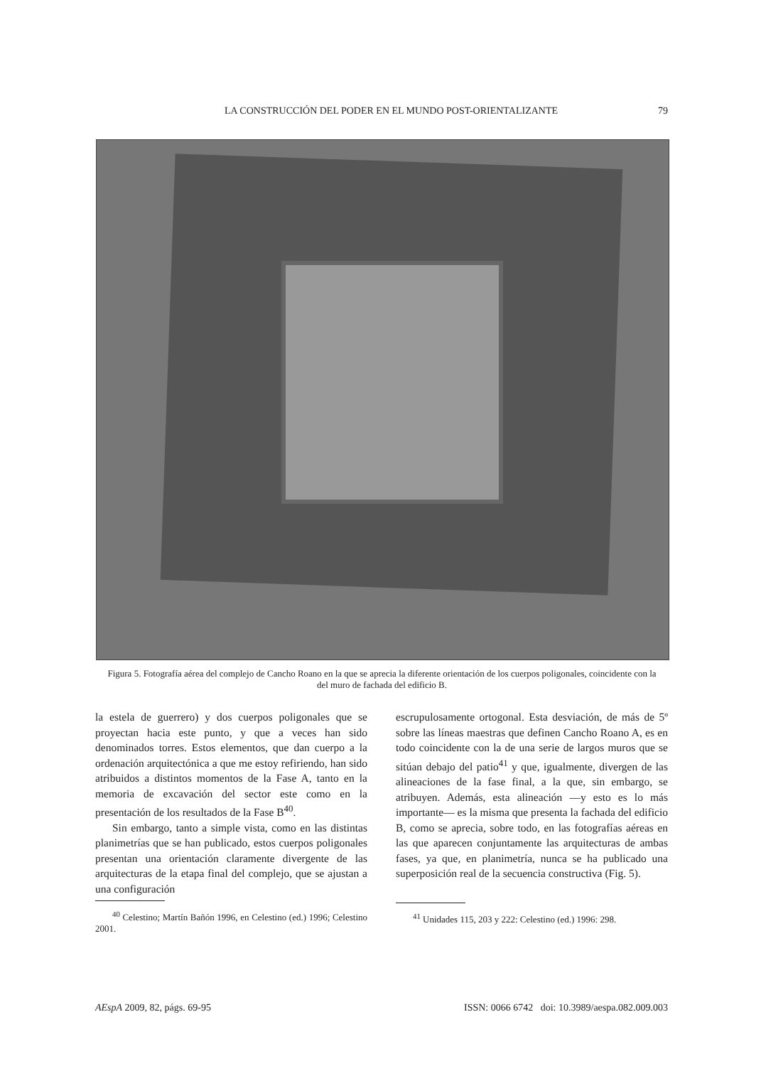LA CONSTRUCCIÓN DEL PODER EN EL MUNDO POST-ORIENTALIZANTE 79
Figura 5. Fotografía aérea del complejo de Cancho Roano en la que se aprecia la diferente orientación de los cuerpos poligonales, coincidente con la del muro de fachada del edificio B.
la estela de guerrero) y dos cuerpos poligonales que se proyectan hacia este punto, y que a veces han sido denominados torres. Estos elementos, que dan cuerpo a la ordenación arquitectónica a que me estoy refiriendo, han sido atribuidos a distintos momentos de la Fase A, tanto en la memoria de excavación del sector este como en la presentación de los resultados de la Fase B<sup>40</sup>.
Sin embargo, tanto a simple vista, como en las distintas planimetrías que se han publicado, estos cuerpos poligonales presentan una orientación claramente divergente de las arquitecturas de la etapa final del complejo, que se ajustan a una configuración
<sup>40</sup> Celestino; Martín Bañón 1996, en Celestino (ed.) 1996; Celestino 2001.
escrupulosamente ortogonal. Esta desviación, de más de 5º sobre las líneas maestras que definen Cancho Roano A, es en todo coincidente con la de una serie de largos muros que se sitúan debajo del patio<sup>41</sup> y que, igualmente, divergen de las alineaciones de la fase final, a la que, sin embargo, se atribuyen. Además, esta alineación —y esto es lo más importante— es la misma que presenta la fachada del edificio B, como se aprecia, sobre todo, en las fotografías aéreas en las que aparecen conjuntamente las arquitecturas de ambas fases, ya que, en planimetría, nunca se ha publicado una superposición real de la secuencia constructiva (Fig. 5).
<sup>41</sup> Unidades 115, 203 y 222: Celestino (ed.) 1996: 298.
AEspA 2009, 82, págs. 69-95 ISSN: 0066 6742 doi: 10.3989/aespa.082.009.003